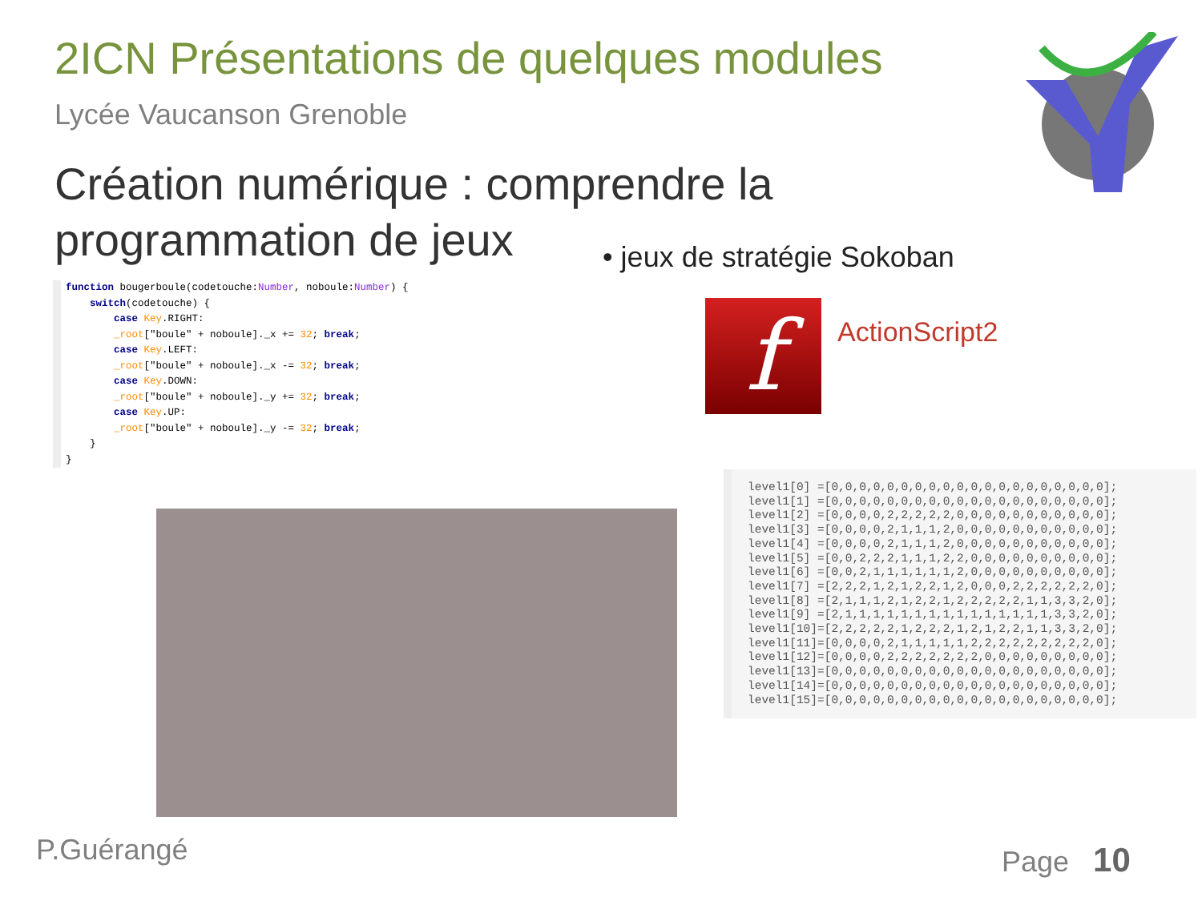2ICN Présentations de quelques modules
Lycée Vaucanson Grenoble
Création numérique : comprendre la programmation de jeux
• jeux de stratégie Sokoban
function bougerboule(codetouche:Number, noboule:Number) {
    switch(codetouche) {
        case Key.RIGHT:
        _root["boule" + noboule]._x += 32; break;
        case Key.LEFT:
        _root["boule" + noboule]._x -= 32; break;
        case Key.DOWN:
        _root["boule" + noboule]._y += 32; break;
        case Key.UP:
        _root["boule" + noboule]._y -= 32; break;
    }
}
f ActionScript2
level1[0] =[0,0,0,0,0,0,0,0,0,0,0,0,0,0,0,0,0,0,0,0];
level1[1] =[0,0,0,0,0,0,0,0,0,0,0,0,0,0,0,0,0,0,0,0];
level1[2] =[0,0,0,0,2,2,2,2,2,0,0,0,0,0,0,0,0,0,0,0];
level1[3] =[0,0,0,0,2,1,1,1,2,0,0,0,0,0,0,0,0,0,0,0];
level1[4] =[0,0,0,0,2,1,1,1,2,0,0,0,0,0,0,0,0,0,0,0];
level1[5] =[0,0,2,2,2,1,1,1,2,2,0,0,0,0,0,0,0,0,0,0];
level1[6] =[0,0,2,1,1,1,1,1,1,2,0,0,0,0,0,0,0,0,0,0];
level1[7] =[2,2,2,1,2,1,2,2,1,2,0,0,0,2,2,2,2,2,2,0];
level1[8] =[2,1,1,1,2,1,2,2,1,2,2,2,2,2,1,1,3,3,2,0];
level1[9] =[2,1,1,1,1,1,1,1,1,1,1,1,1,1,1,1,3,3,2,0];
level1[10]=[2,2,2,2,2,1,2,2,2,1,2,1,2,2,1,1,3,3,2,0];
level1[11]=[0,0,0,0,2,1,1,1,1,1,2,2,2,2,2,2,2,2,2,0];
level1[12]=[0,0,0,0,2,2,2,2,2,2,2,0,0,0,0,0,0,0,0,0];
level1[13]=[0,0,0,0,0,0,0,0,0,0,0,0,0,0,0,0,0,0,0,0];
level1[14]=[0,0,0,0,0,0,0,0,0,0,0,0,0,0,0,0,0,0,0,0];
level1[15]=[0,0,0,0,0,0,0,0,0,0,0,0,0,0,0,0,0,0,0,0];
P.Guérangé Page 10